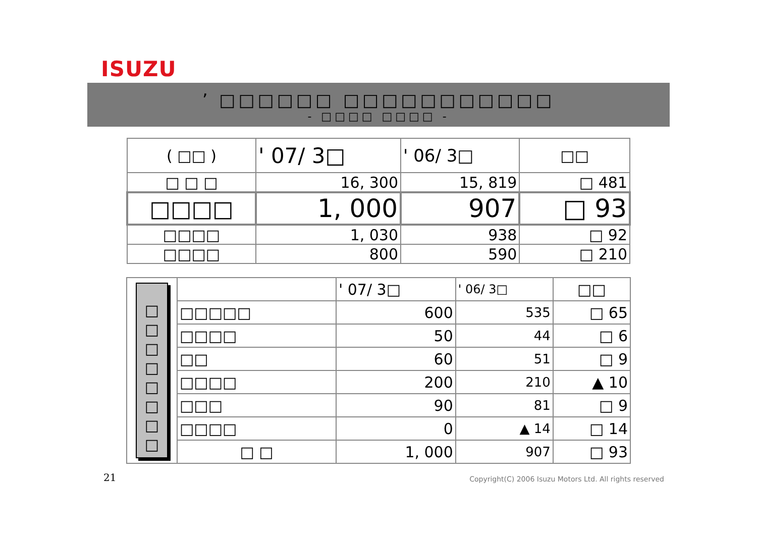ISUZU
’ □□□□□□ □□□□□□□□□□□
- □□□□ □□□□ -
| ( □□ ) | ' 07/ 3□ | ' 06/ 3□ | □□ |
| □ □ □ | 16, 300 | 15, 819 | □ 481 |
| □□□□ | 1, 000 | 907 | □ 93 |
| □□□□ | 1, 030 | 938 | □ 92 |
| □□□□ | 800 | 590 | □ 210 |
| □ □ □ □ □ □ □ □ | | ' 07/ 3□ | ' 06/ 3□ | □□ |
| | □□□□□ | 600 | 535 | □ 65 |
| | □□□□ | 50 | 44 | □ 6 |
| | □□ | 60 | 51 | □ 9 |
| | □□□□ | 200 | 210 | ▲ 10 |
| | □□□ | 90 | 81 | □ 9 |
| | □□□□ | 0 | ▲ 14 | □ 14 |
| | □ □ | 1, 000 | 907 | □ 93 |
21
Copyright(C) 2006 Isuzu Motors Ltd. All rights reserved